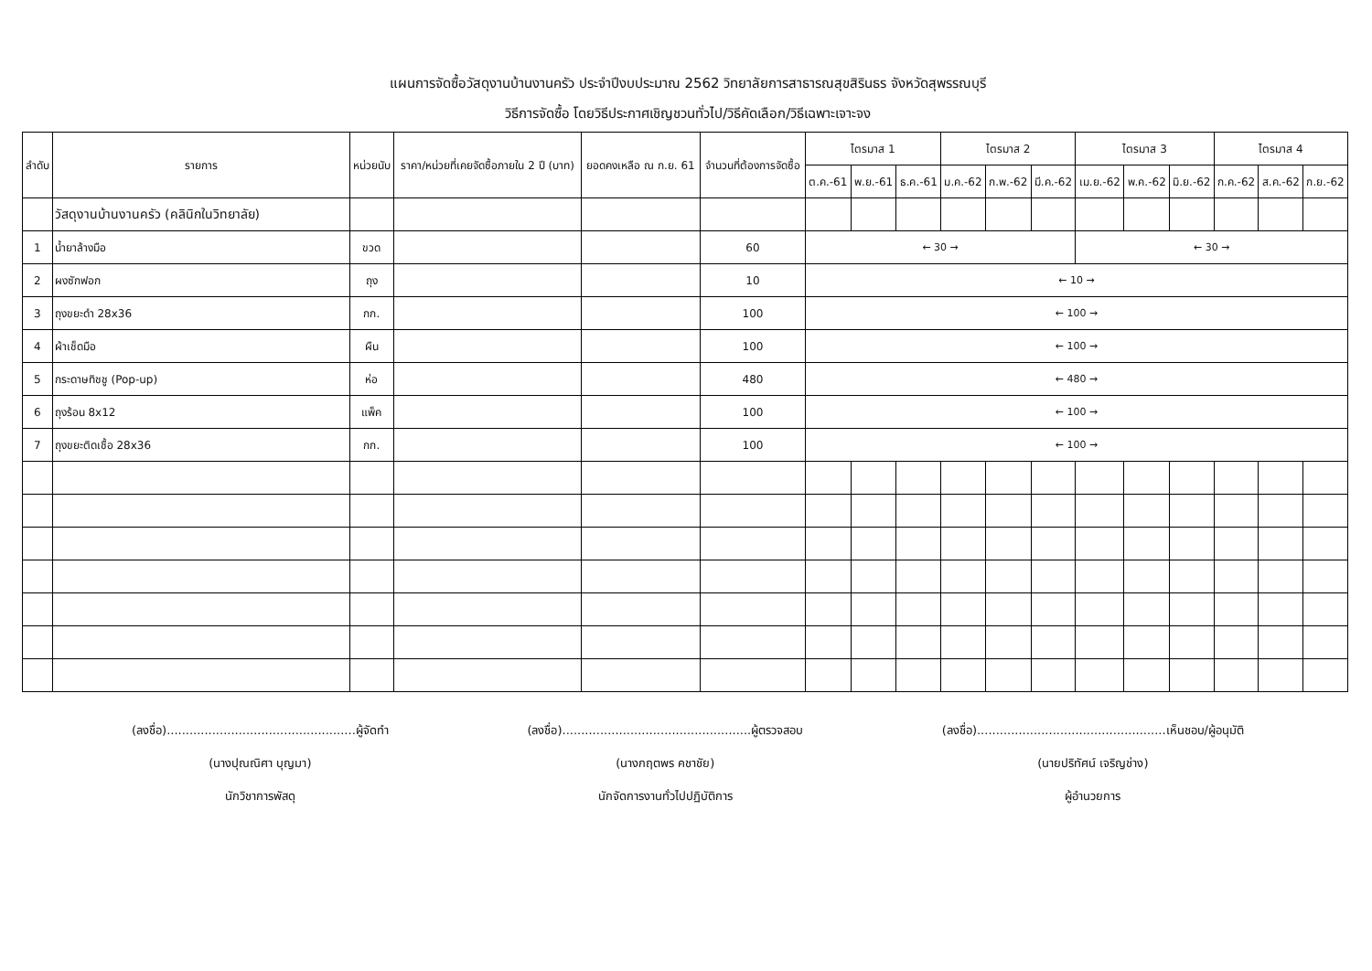แผนการจัดซื้อวัสดุงานบ้านงานครัว ประจำปีงบประมาณ 2562 วิทยาลัยการสาธารณสุขสิรินธร จังหวัดสุพรรณบุรี
วิธีการจัดซื้อ โดยวิธีประกาศเชิญชวนทั่วไป/วิธีคัดเลือก/วิธีเฉพาะเจาะจง
| ลำดับ | รายการ | หน่วยนับ | ราคา/หน่วยที่เคยจัดซื้อภายใน 2 ปี (บาท) | ยอดคงเหลือ ณ ก.ย. 61 | จำนวนที่ต้องการจัดซื้อ | ไตรมาส 1 | | | ไตรมาส 2 | | | ไตรมาส 3 | | | ไตรมาส 4 | | |
| --- | --- | --- | --- | --- | --- | --- | --- | --- | --- | --- | --- | --- | --- | --- | --- | --- | --- |
| | | | | | | ต.ค.-61 | พ.ย.-61 | ธ.ค.-61 | ม.ค.-62 | ก.พ.-62 | มี.ค.-62 | เม.ย.-62 | พ.ค.-62 | มิ.ย.-62 | ก.ค.-62 | ส.ค.-62 | ก.ย.-62 |
| | วัสดุงานบ้านงานครัว (คลินิกในวิทยาลัย) | | | | | | | | | | | | | | | | |
| 1 | น้ำยาล้างมือ | ขวด | | | 60 | ← 30 → | | | | | | ← 30 → | | | | | |
| 2 | ผงซักฟอก | ถุง | | | 10 | ← 10 → | | | | | | | | | | | |
| 3 | ถุงขยะดำ 28x36 | กก. | | | 100 | ← 100 → | | | | | | | | | | | |
| 4 | ผ้าเช็ดมือ | ผืน | | | 100 | ← 100 → | | | | | | | | | | | |
| 5 | กระดาษทิชชู (Pop-up) | ห่อ | | | 480 | ← 480 → | | | | | | | | | | | |
| 6 | ถุงร้อน 8x12 | แพ็ค | | | 100 | ← 100 → | | | | | | | | | | | |
| 7 | ถุงขยะติดเชื้อ 28x36 | กก. | | | 100 | ← 100 → | | | | | | | | | | | |
(ลงชื่อ)..................................................ผู้จัดทำ
(นางปุณณิศา บุญมา)
นักวิชาการพัสดุ
(ลงชื่อ)..................................................ผู้ตรวจสอบ
(นางกฤตพร คชาชัย)
นักจัดการงานทั่วไปปฏิบัติการ
(ลงชื่อ)..................................................เห็นชอบ/ผู้อนุมัติ
(นายปริทัศน์ เจริญช่าง)
ผู้อำนวยการ